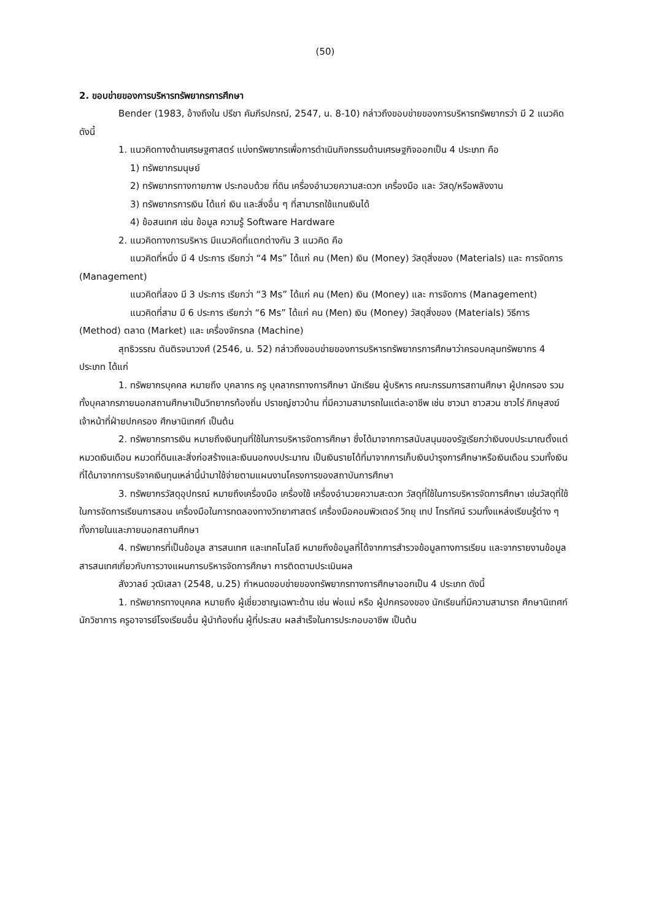(50)
2. ขอบข่ายของการบริหารทรัพยากรการศึกษา
Bender (1983, อ้างถึงใน ปรีชา คัมภีรปกรณ์, 2547, น. 8-10) กล่าวถึงขอบข่ายของการบริหารทรัพยากรว่า มี 2 แนวคิด ดังนี้
1. แนวคิดทางด้านเศรษฐศาสตร์ แบ่งทรัพยากรเพื่อการดำเนินกิจกรรมด้านเศรษฐกิจออกเป็น 4 ประเภท คือ
1) ทรัพยากรมนุษย์
2) ทรัพยากรทางกายภาพ ประกอบด้วย ที่ดิน เครื่องอำนวยความสะดวก เครื่องมือ และ วัสดุ/หรือพลังงาน
3) ทรัพยากรการเงิน ได้แก่ เงิน และสิ่งอื่น ๆ ที่สามารถใช้แทนเงินได้
4) ข้อสนเทศ เช่น ข้อมูล ความรู้ Software Hardware
2. แนวคิดทางการบริหาร มีแนวคิดที่แตกต่างกัน 3 แนวคิด คือ
แนวคิดที่หนึ่ง มี 4 ประการ เรียกว่า “4 Ms” ได้แก่ คน (Men) เงิน (Money) วัสดุสิ่งของ (Materials) และ การจัดการ (Management)
แนวคิดที่สอง มี 3 ประการ เรียกว่า “3 Ms” ได้แก่ คน (Men) เงิน (Money) และ การจัดการ (Management)
แนวคิดที่สาม มี 6 ประการ เรียกว่า “6 Ms” ได้แก่ คน (Men) เงิน (Money) วัสดุสิ่งของ (Materials) วิธีการ (Method) ตลาด (Market) และ เครื่องจักรกล (Machine)
สุทธิวรรณ ตันติรจนาวงศ์ (2546, น. 52) กล่าวถึงขอบข่ายของการบริหารทรัพยากรการศึกษาว่าครอบคลุมทรัพยากร 4 ประเภท ได้แก่
1. ทรัพยากรบุคคล หมายถึง บุคลากร ครู บุคลากรทางการศึกษา นักเรียน ผู้บริหาร คณะกรรมการสถานศึกษา ผู้ปกครอง รวมทั้งบุคลากรภายนอกสถานศึกษาเป็นวิทยากรท้องถิ่น ปราชญ์ชาวบ้าน ที่มีความสามารถในแต่ละอาชีพ เช่น ชาวนา ชาวสวน ชาวไร่ ภิกษุสงฆ์ เจ้าหน้าที่ฝ่ายปกครอง ศึกษานิเทศก์ เป็นต้น
2. ทรัพยากรการเงิน หมายถึงเงินทุนที่ใช้ในการบริหารจัดการศึกษา ซึ่งได้มาจากการสนับสนุนของรัฐเรียกว่าเงินงบประมาณตั้งแต่หมวดเงินเดือน หมวดที่ดินและสิ่งก่อสร้างและเงินนอกงบประมาณ เป็นเงินรายได้ที่มาจากการเก็บเงินบำรุงการศึกษาหรือเงินเดือน รวมทั้งเงินที่ได้มาจากการบริจาคเงินทุนเหล่านี้นำมาใช้จ่ายตามแผนงานโครงการของสถาบันการศึกษา
3. ทรัพยากรวัสดุอุปกรณ์ หมายถึงเครื่องมือ เครื่องใช้ เครื่องอำนวยความสะดวก วัสดุที่ใช้ในการบริหารจัดการศึกษา เช่นวัสดุที่ใช้ในการจัดการเรียนการสอน เครื่องมือในการทดลองทางวิทยาศาสตร์ เครื่องมือคอมพิวเตอร์ วิทยุ เทป โทรทัศน์ รวมทั้งแหล่งเรียนรู้ต่าง ๆ ทั้งภายในและภายนอกสถานศึกษา
4. ทรัพยากรที่เป็นข้อมูล สารสนเทศ และเทคโนโลยี หมายถึงข้อมูลที่ได้จากการสำรวจข้อมูลทางการเรียน และจากรายงานข้อมูลสารสนเทศเกี่ยวกับการวางแผนการบริหารจัดการศึกษา การติดตามประเมินผล
สังวาลย์ วุฒิเสลา (2548, น.25) กำหนดขอบข่ายของทรัพยากรทางการศึกษาออกเป็น 4 ประเภท ดังนี้
1. ทรัพยากรทางบุคคล หมายถึง ผู้เชี่ยวชาญเฉพาะด้าน เช่น พ่อแม่ หรือ ผู้ปกครองของ นักเรียนที่มีความสามารถ ศึกษานิเทศก์ นักวิชาการ ครูอาจารย์โรงเรียนอื่น ผู้นำท้องถิ่น ผู้ที่ประสบ ผลสำเร็จในการประกอบอาชีพ เป็นต้น